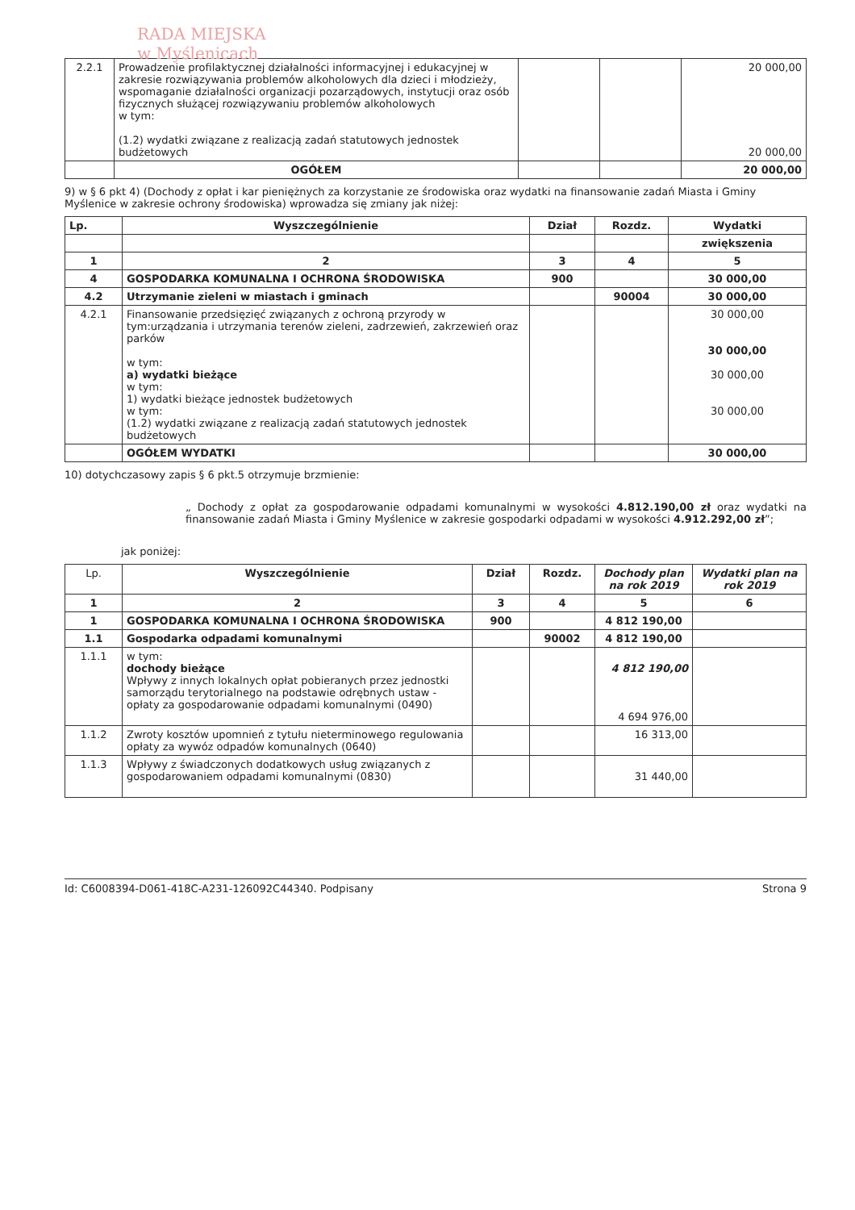RADA MIEJSKA
w Myślenicach
| 2.2.1 | Prowadzenie profilaktycznej działalności informacyjnej i edukacyjnej w zakresie rozwiązywania problemów alkoholowych dla dzieci i młodzieży, wspomaganie działalności organizacji pozarządowych, instytucji oraz osób fizycznych służącej rozwiązywaniu problemów alkoholowych w tym: (1.2) wydatki związane z realizacją zadań statutowych jednostek budżetowych | | | 20 000,00 20 000,00 |
| | OGÓŁEM | | | 20 000,00 |
9) w § 6 pkt 4) (Dochody z opłat i kar pieniężnych za korzystanie ze środowiska oraz wydatki na finansowanie zadań Miasta i Gminy Myślenice w zakresie ochrony środowiska) wprowadza się zmiany jak niżej:
| Lp. | Wyszczególnienie | Dział | Rozdz. | Wydatki |
| --- | --- | --- | --- | --- |
| | | | | zwiększenia |
| 1 | 2 | 3 | 4 | 5 |
| 4 | GOSPODARKA KOMUNALNA I OCHRONA ŚRODOWISKA | 900 | | 30 000,00 |
| 4.2 | Utrzymanie zieleni w miastach i gminach | | 90004 | 30 000,00 |
| 4.2.1 | Finansowanie przedsięzięć związanych z ochroną przyrody w tym:urządzania i utrzymania terenów zieleni, zadrzewień, zakrzewień oraz parków w tym: a) wydatki bieżące w tym: 1) wydatki bieżące jednostek budżetowych w tym: (1.2) wydatki związane z realizacją zadań statutowych jednostek budżetowych | | | 30 000,00 30 000,00 30 000,00 30 000,00 |
| | OGÓŁEM WYDATKI | | | 30 000,00 |
10) dotychczasowy zapis § 6 pkt.5 otrzymuje brzmienie:
„ Dochody z opłat za gospodarowanie odpadami komunalnymi w wysokości 4.812.190,00 zł oraz wydatki na finansowanie zadań Miasta i Gminy Myślenice w zakresie gospodarki odpadami w wysokości 4.912.292,00 zł”;
jak poniżej:
| Lp. | Wyszczególnienie | Dział | Rozdz. | Dochody plan na rok 2019 | Wydatki plan na rok 2019 |
| --- | --- | --- | --- | --- | --- |
| 1 | 2 | 3 | 4 | 5 | 6 |
| 1 | GOSPODARKA KOMUNALNA I OCHRONA ŚRODOWISKA | 900 | | 4 812 190,00 | |
| 1.1 | Gospodarka odpadami komunalnymi | | 90002 | 4 812 190,00 | |
| 1.1.1 | w tym: dochody bieżące Wpływy z innych lokalnych opłat pobieranych przez jednostki samorządu terytorialnego na podstawie odrębnych ustaw - opłaty za gospodarowanie odpadami komunalnymi (0490) | | | 4 812 190,00 4 694 976,00 | |
| 1.1.2 | Zwroty kosztów upomnień z tytułu nieterminowego regulowania opłaty za wywóz odpadów komunalnych (0640) | | | 16 313,00 | |
| 1.1.3 | Wpływy z świadczonych dodatkowych usług związanych z gospodarowaniem odpadami komunalnymi (0830) | | | 31 440,00 | |
Id: C6008394-D061-418C-A231-126092C44340. Podpisany Strona 9